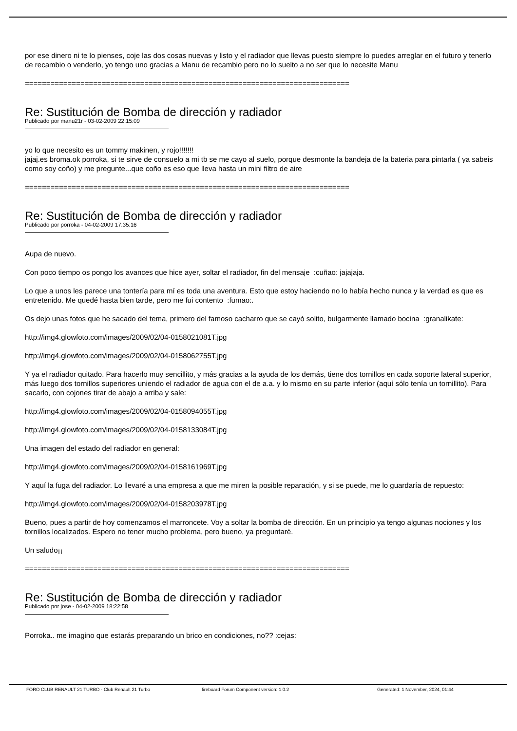por ese dinero ni te lo pienses, coje las dos cosas nuevas y listo y el radiador que llevas puesto siempre lo puedes arreglar en el futuro y tenerlo de recambio o venderlo, yo tengo uno gracias a Manu de recambio pero no lo suelto a no ser que lo necesite Manu
============================================================================
Re: Sustitución de Bomba de dirección y radiador
Publicado por manu21r - 03-02-2009 22:15:09
yo lo que necesito es un tommy makinen, y rojo!!!!!!!
jajaj.es broma.ok porroka, si te sirve de consuelo a mi tb se me cayo al suelo, porque desmonte la bandeja de la bateria para pintarla ( ya sabeis como soy coño) y me pregunte...que coño es eso que lleva hasta un mini filtro de aire
============================================================================
Re: Sustitución de Bomba de dirección y radiador
Publicado por porroka - 04-02-2009 17:35:16
Aupa de nuevo.
Con poco tiempo os pongo los avances que hice ayer, soltar el radiador, fin del mensaje :cuñao: jajajaja.
Lo que a unos les parece una tontería para mí es toda una aventura. Esto que estoy haciendo no lo había hecho nunca y la verdad es que es entretenido. Me quedé hasta bien tarde, pero me fui contento :fumao:.
Os dejo unas fotos que he sacado del tema, primero del famoso cacharro que se cayó solito, bulgarmente llamado bocina :granalikate:
http://img4.glowfoto.com/images/2009/02/04-0158021081T.jpg
http://img4.glowfoto.com/images/2009/02/04-0158062755T.jpg
Y ya el radiador quitado. Para hacerlo muy sencillito, y más gracias a la ayuda de los demás, tiene dos tornillos en cada soporte lateral superior, más luego dos tornillos superiores uniendo el radiador de agua con el de a.a. y lo mismo en su parte inferior (aquí sólo tenía un tornillito). Para sacarlo, con cojones tirar de abajo a arriba y sale:
http://img4.glowfoto.com/images/2009/02/04-0158094055T.jpg
http://img4.glowfoto.com/images/2009/02/04-0158133084T.jpg
Una imagen del estado del radiador en general:
http://img4.glowfoto.com/images/2009/02/04-0158161969T.jpg
Y aquí la fuga del radiador. Lo llevaré a una empresa a que me miren la posible reparación, y si se puede, me lo guardaría de repuesto:
http://img4.glowfoto.com/images/2009/02/04-0158203978T.jpg
Bueno, pues a partir de hoy comenzamos el marroncete. Voy a soltar la bomba de dirección. En un principio ya tengo algunas nociones y los tornillos localizados. Espero no tener mucho problema, pero bueno, ya preguntaré.
Un saludo¡¡
============================================================================
Re: Sustitución de Bomba de dirección y radiador
Publicado por jose - 04-02-2009 18:22:58
Porroka.. me imagino que estarás preparando un brico en condiciones, no?? :cejas:
FORO CLUB RENAULT 21 TURBO - Club Renault 21 Turbo fireboard Forum Component version: 1.0.2 Generated: 1 November, 2024, 01:44